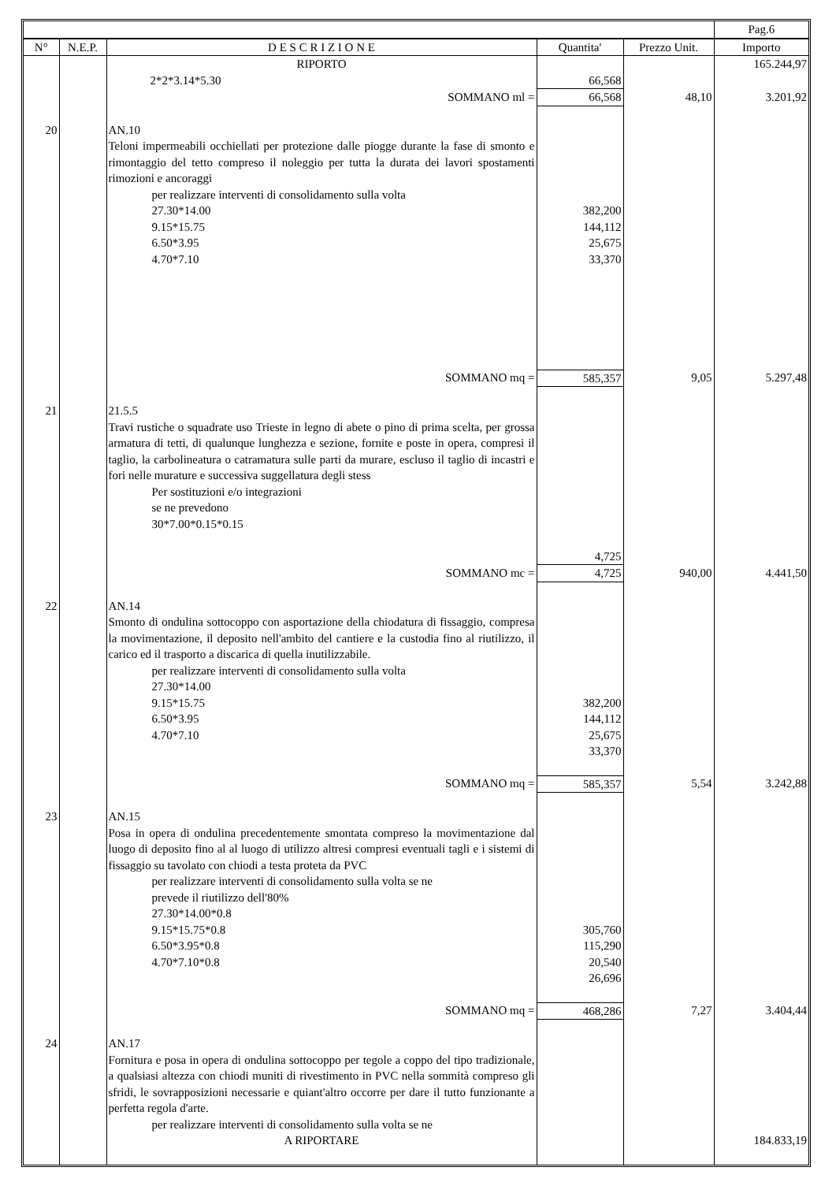| | | | | | Pag.6 |
| N° | N.E.P. | D E S C R I Z I O N E | Quantita' | Prezzo Unit. | Importo |
| | | RIPORTO | | | 165.244,97 |
| | | 2*2*3.14*5.30 | 66,568 | | |
| | | SOMMANO ml = | 66,568 | 48,10 | 3.201,92 |
| 20 | | AN.10 Teloni impermeabili occhiellati per protezione dalle piogge durante la fase di smonto e rimontaggio del tetto compreso il noleggio per tutta la durata dei lavori spostamenti rimozioni e ancoraggi per realizzare interventi di consolidamento sulla volta 27.30*14.00 9.15*15.75 6.50*3.95 4.70*7.10 | 382,200 144,112 25,675 33,370 | | |
| | | SOMMANO mq = | 585,357 | 9,05 | 5.297,48 |
| 21 | | 21.5.5 Travi rustiche o squadrate uso Trieste in legno di abete o pino di prima scelta, per grossa armatura di tetti, di qualunque lunghezza e sezione, fornite e poste in opera, compresi il taglio, la carbolineatura o catramatura sulle parti da murare, escluso il taglio di incastri e fori nelle murature e successiva suggellatura degli stess Per sostituzioni e/o integrazioni se ne prevedono 30*7.00*0.15*0.15 | 4,725 | | |
| | | SOMMANO mc = | 4,725 | 940,00 | 4.441,50 |
| 22 | | AN.14 Smonto di ondulina sottocoppo con asportazione della chiodatura di fissaggio, compresa la movimentazione, il deposito nell'ambito del cantiere e la custodia fino al riutilizzo, il carico ed il trasporto a discarica di quella inutilizzabile. per realizzare interventi di consolidamento sulla volta 27.30*14.00 9.15*15.75 6.50*3.95 4.70*7.10 | 382,200 144,112 25,675 33,370 | | |
| | | SOMMANO mq = | 585,357 | 5,54 | 3.242,88 |
| 23 | | AN.15 Posa in opera di ondulina precedentemente smontata compreso la movimentazione dal luogo di deposito fino al al luogo di utilizzo altresi compresi eventuali tagli e i sistemi di fissaggio su tavolato con chiodi a testa proteta da PVC per realizzare interventi di consolidamento sulla volta se ne prevede il riutilizzo dell'80% 27.30*14.00*0.8 9.15*15.75*0.8 6.50*3.95*0.8 4.70*7.10*0.8 | 305,760 115,290 20,540 26,696 | | |
| | | SOMMANO mq = | 468,286 | 7,27 | 3.404,44 |
| 24 | | AN.17 Fornitura e posa in opera di ondulina sottocoppo per tegole a coppo del tipo tradizionale, a qualsiasi altezza con chiodi muniti di rivestimento in PVC nella sommità compreso gli sfridi, le sovrapposizioni necessarie e quiant'altro occorre per dare il tutto funzionante a perfetta regola d'arte. per realizzare interventi di consolidamento sulla volta se ne | | | |
| | | A RIPORTARE | | | 184.833,19 |